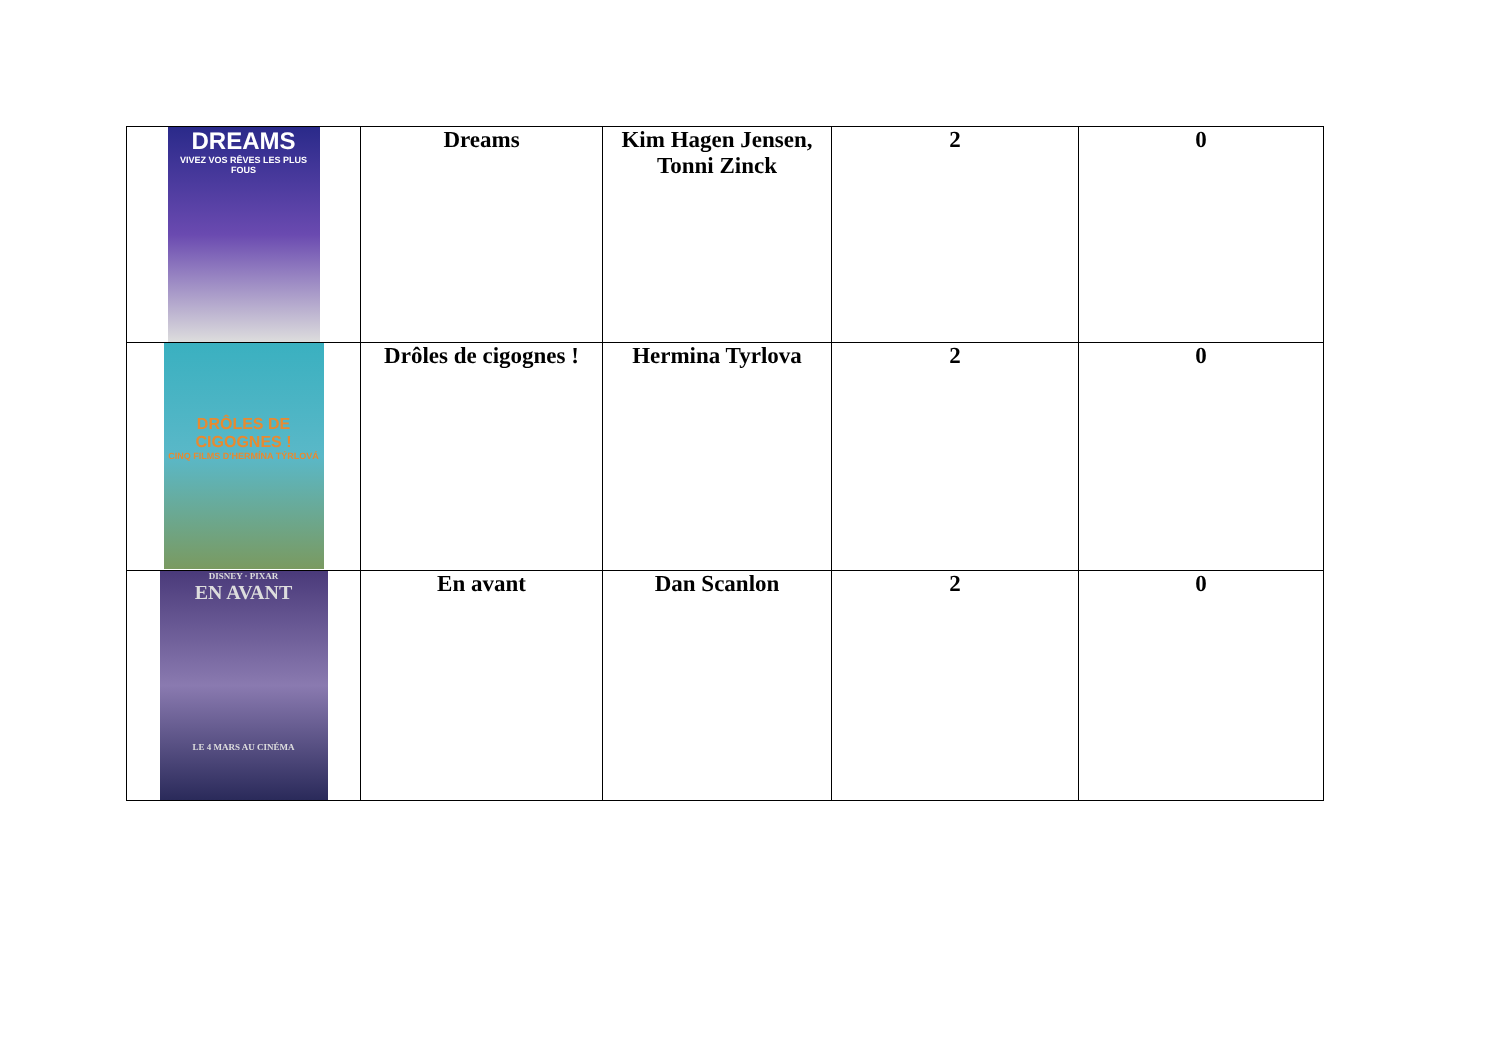| DREAMS VIVEZ VOS RÊVES LES PLUS FOUS | Dreams | Kim Hagen Jensen, Tonni Zinck | 2 | 0 |
| DRÔLES DE CIGOGNES ! CINQ FILMS D'HERMÍNA TÝRLOVÁ | Drôles de cigognes ! | Hermina Tyrlova | 2 | 0 |
| DISNEY · PIXAR EN AVANT LE 4 MARS AU CINÉMA | En avant | Dan Scanlon | 2 | 0 |